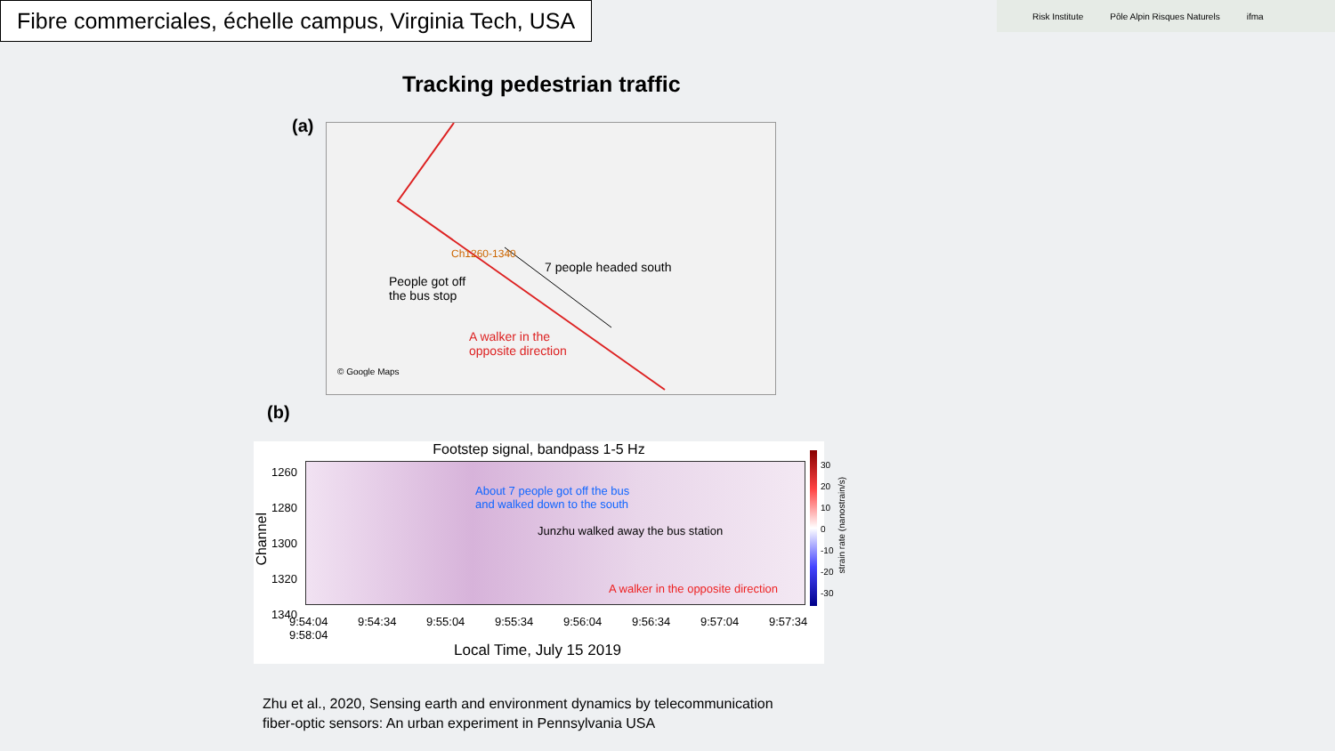Fibre commerciales, échelle campus, Virginia Tech, USA
Risk Institute Pôle Alpin Risques Naturels ifma
Tracking pedestrian traffic
(a)
Ch1260-1340
7 people headed south
People got off
the bus stop
A walker in the
opposite direction
© Google Maps
(b)
Footstep signal, bandpass 1-5 Hz
About 7 people got off the bus
and walked down to the south
Junzhu walked away the bus station
A walker in the opposite direction
1260
1280
1300
1320
1340
Channel
9:54:04 9:54:34 9:55:04 9:55:34 9:56:04 9:56:34 9:57:04 9:57:34 9:58:04
Local Time, July 15 2019
30
20
10
0
-10
-20
-30
strain rate (nanostrain/s)
Zhu et al., 2020, Sensing earth and environment dynamics by telecommunication
fiber-optic sensors: An urban experiment in Pennsylvania USA